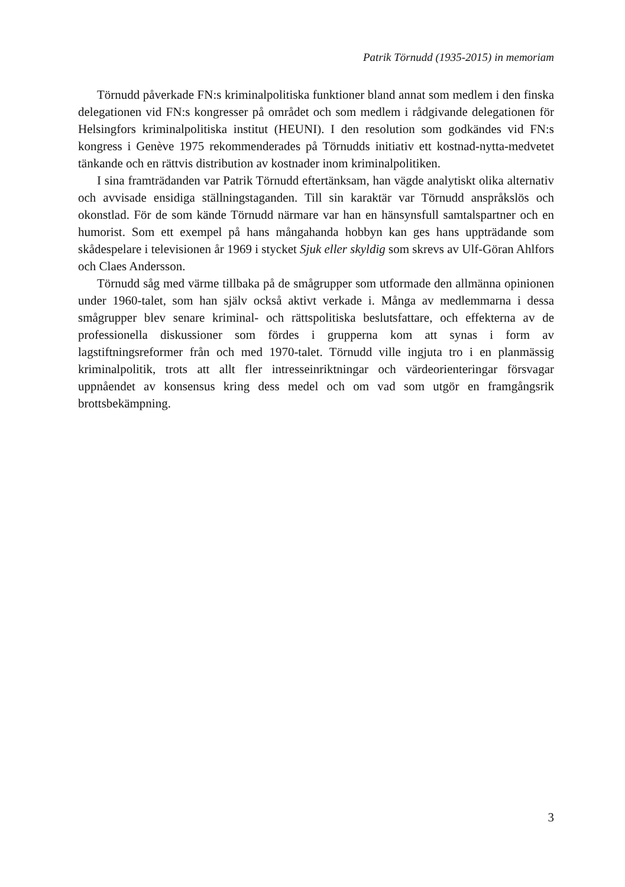Patrik Törnudd (1935-2015) in memoriam
Törnudd påverkade FN:s kriminalpolitiska funktioner bland annat som medlem i den finska delegationen vid FN:s kongresser på området och som medlem i rådgivande delegationen för Helsingfors kriminalpolitiska institut (HEUNI). I den resolution som godkändes vid FN:s kongress i Genève 1975 rekommenderades på Törnudds initiativ ett kostnad-nytta-medvetet tänkande och en rättvis distribution av kostnader inom kriminalpolitiken.
I sina framträdanden var Patrik Törnudd eftertänksam, han vägde analytiskt olika alternativ och avvisade ensidiga ställningstaganden. Till sin karaktär var Törnudd anspråkslös och okonstlad. För de som kände Törnudd närmare var han en hänsynsfull samtalspartner och en humorist. Som ett exempel på hans mångahanda hobbyn kan ges hans uppträdande som skådespelare i televisionen år 1969 i stycket Sjuk eller skyldig som skrevs av Ulf-Göran Ahlfors och Claes Andersson.
Törnudd såg med värme tillbaka på de smågrupper som utformade den allmänna opinionen under 1960-talet, som han själv också aktivt verkade i. Många av medlemmarna i dessa smågrupper blev senare kriminal- och rättspolitiska beslutsfattare, och effekterna av de professionella diskussioner som fördes i grupperna kom att synas i form av lagstiftningsreformer från och med 1970-talet. Törnudd ville ingjuta tro i en planmässig kriminalpolitik, trots att allt fler intresseinriktningar och värdeorienteringar försvagar uppnåendet av konsensus kring dess medel och om vad som utgör en framgångsrik brottsbekämpning.
3